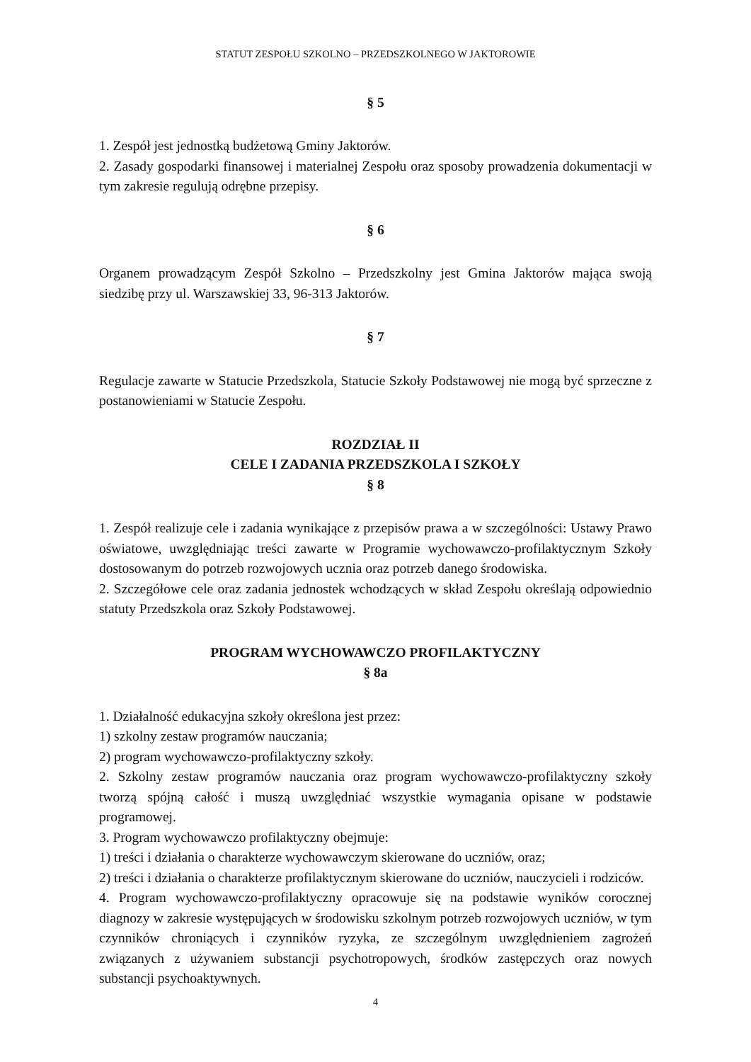STATUT ZESPOŁU SZKOLNO – PRZEDSZKOLNEGO W JAKTOROWIE
§ 5
1. Zespół jest jednostką budżetową Gminy Jaktorów.
2. Zasady gospodarki finansowej i materialnej Zespołu oraz sposoby prowadzenia dokumentacji w tym zakresie regulują odrębne przepisy.
§ 6
Organem prowadzącym Zespół Szkolno – Przedszkolny jest Gmina Jaktorów mająca swoją siedzibę przy ul. Warszawskiej 33, 96-313 Jaktorów.
§ 7
Regulacje zawarte w Statucie Przedszkola, Statucie Szkoły Podstawowej nie mogą być sprzeczne z postanowieniami w Statucie Zespołu.
ROZDZIAŁ II
CELE I ZADANIA PRZEDSZKOLA I SZKOŁY
§ 8
1. Zespół realizuje cele i zadania wynikające z przepisów prawa a w szczególności: Ustawy Prawo oświatowe, uwzględniając treści zawarte w Programie wychowawczo-profilaktycznym Szkoły dostosowanym do potrzeb rozwojowych ucznia oraz potrzeb danego środowiska.
2. Szczegółowe cele oraz zadania jednostek wchodzących w skład Zespołu określają odpowiednio statuty Przedszkola oraz Szkoły Podstawowej.
PROGRAM WYCHOWAWCZO PROFILAKTYCZNY
§ 8a
1. Działalność edukacyjna szkoły określona jest przez:
1) szkolny zestaw programów nauczania;
2) program wychowawczo-profilaktyczny szkoły.
2. Szkolny zestaw programów nauczania oraz program wychowawczo-profilaktyczny szkoły tworzą spójną całość i muszą uwzględniać wszystkie wymagania opisane w podstawie programowej.
3. Program wychowawczo profilaktyczny obejmuje:
1) treści i działania o charakterze wychowawczym skierowane do uczniów, oraz;
2) treści i działania o charakterze profilaktycznym skierowane do uczniów, nauczycieli i rodziców.
4. Program wychowawczo-profilaktyczny opracowuje się na podstawie wyników corocznej diagnozy w zakresie występujących w środowisku szkolnym potrzeb rozwojowych uczniów, w tym czynników chroniących i czynników ryzyka, ze szczególnym uwzględnieniem zagrożeń związanych z używaniem substancji psychotropowych, środków zastępczych oraz nowych substancji psychoaktywnych.
4